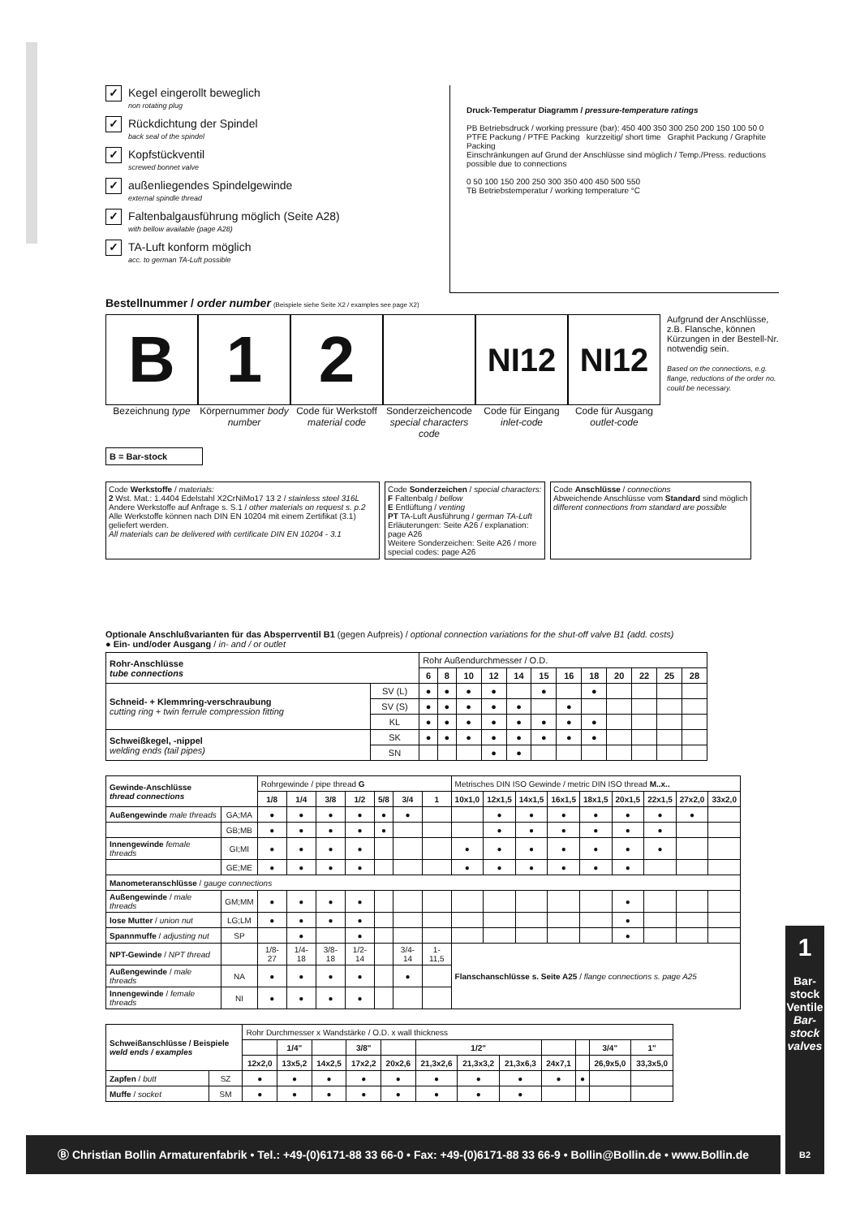✓ Kegel eingerollt beweglich
non rotating plug
✓ Rückdichtung der Spindel
back seal of the spindel
✓ Kopfstückventil
screwed bonnet valve
✓ außenliegendes Spindelgewinde
external spindle thread
✓ Faltenbalgausführung möglich (Seite A28)
with bellow available (page A28)
✓ TA-Luft konform möglich
acc. to german TA-Luft possible
Druck-Temperatur Diagramm / pressure-temperature ratings
PB Betriebsdruck / working pressure (bar): 450 400 350 300 250 200 150 100 50 0
PTFE Packung / PTFE Packing kurzzeitig/ short time Graphit Packung / Graphite Packing
Einschränkungen auf Grund der Anschlüsse sind möglich / Temp./Press. reductions possible due to connections
0 50 100 150 200 250 300 350 400 450 500 550
TB Betriebstemperatur / working temperature °C
Bestellnummer / order number (Beispiele siehe Seite X2 / examples see page X2)
B 1 2
NI12 NI12
Aufgrund der Anschlüsse, z.B. Flansche, können Kürzungen in der Bestell-Nr. notwendig sein.
Based on the connections, e.g. flange, reductions of the order no. could be necessary.
Bezeichnung type Körpernummer body number Code für Werkstoff material code Sonderzeichencode special characters code Code für Eingang inlet-code Code für Ausgang outlet-code
B = Bar-stock
Code Werkstoffe / materials:
2 Wst. Mat.: 1.4404 Edelstahl X2CrNiMo17 13 2 / stainless steel 316L
Andere Werkstoffe auf Anfrage s. S.1 / other materials on request s. p.2
Alle Werkstoffe können nach DIN EN 10204 mit einem Zertifikat (3.1) geliefert werden.
All materials can be delivered with certificate DIN EN 10204 - 3.1
Code Sonderzeichen / special characters:
F Faltenbalg / bellow
E Entlüftung / venting
PT TA-Luft Ausführung / german TA-Luft
Erläuterungen: Seite A26 / explanation: page A26
Weitere Sonderzeichen: Seite A26 / more special codes: page A26
Code Anschlüsse / connections
Abweichende Anschlüsse vom Standard sind möglich
different connections from standard are possible
Optionale Anschlußvarianten für das Absperrventil B1 (gegen Aufpreis) / optional connection variations for the shut-off valve B1 (add. costs)
● Ein- und/oder Ausgang / in- and / or outlet
| Rohr-Anschlüsse tube connections | | Rohr Außendurchmesser / O.D. | | | | | | | | | | | |
| | | 6 | 8 | 10 | 12 | 14 | 15 | 16 | 18 | 20 | 22 | 25 | 28 |
| Schneid- + Klemmring-verschraubung cutting ring + twin ferrule compression fitting | SV (L) | ● | ● | ● | ● | | ● | | ● | | | | |
| | SV (S) | ● | ● | ● | ● | ● | | ● | | | | | |
| | KL | ● | ● | ● | ● | ● | ● | ● | ● | | | | |
| Schweißkegel, -nippel welding ends (tail pipes) | SK | ● | ● | ● | ● | ● | ● | ● | ● | | | | |
| | SN | | | | ● | ● | | | | | | | |
| Gewinde-Anschlüsse thread connections | | Rohrgewinde / pipe thread G | | | | | | | Metrisches DIN ISO Gewinde / metric DIN ISO thread M..x.. | | | | | | | | |
| | | 1/8 | 1/4 | 3/8 | 1/2 | 5/8 | 3/4 | 1 | 10x1,0 | 12x1,5 | 14x1,5 | 16x1,5 | 18x1,5 | 20x1,5 | 22x1,5 | 27x2,0 | 33x2,0 |
| Außengewinde male threads | GA;MA | ● | ● | ● | ● | ● | ● | | | ● | ● | ● | ● | ● | ● | ● | |
| | GB;MB | ● | ● | ● | ● | ● | | | | ● | ● | ● | ● | ● | ● | | |
| Innengewinde female threads | GI;MI | ● | ● | ● | ● | | | | ● | ● | ● | ● | ● | ● | ● | | |
| | GE;ME | ● | ● | ● | ● | | | | ● | ● | ● | ● | ● | ● | | | |
| Manometeranschlüsse / gauge connections | | | | | | | | | | | | | | | | | |
| Außengewinde / male threads | GM;MM | ● | ● | ● | ● | | | | | | | | | ● | | | |
| lose Mutter / union nut | LG;LM | ● | ● | ● | ● | | | | | | | | | ● | | | |
| Spannmuffe / adjusting nut | SP | | ● | | ● | | | | | | | | | ● | | | |
| NPT-Gewinde / NPT thread | | 1/8-27 | 1/4-18 | 3/8-18 | 1/2-14 | | 3/4-14 | 1-11,5 | Flanschanschlüsse s. Seite A25 / flange connections s. page A25 | | | | | | | | |
| Außengewinde / male threads | NA | ● | ● | ● | ● | | ● | | | | | | | | | | |
| Innengewinde / female threads | NI | ● | ● | ● | ● | | | | | | | | | | | | |
| Schweißanschlüsse / Beispiele weld ends / examples | | Rohr Durchmesser x Wandstärke / O.D. x wall thickness | | | | | | | | | | | |
| | | | 1/4" | | 3/8" | | 1/2" | | | | | 3/4" | 1" |
| | | 12x2,0 | 13x5,2 | 14x2,5 | 17x2,2 | 20x2,6 | 21,3x2,6 | 21,3x3,2 | 21,3x6,3 | 24x7,1 | | 26,9x5,0 | 33,3x5,0 |
| Zapfen / butt | SZ | ● | ● | ● | ● | ● | ● | ● | ● | ● | ● | | |
| Muffe / socket | SM | ● | ● | ● | ● | ● | ● | ● | ● | | | | |
1
Bar-stock Ventile
Bar-stock valves
Ⓑ Christian Bollin Armaturenfabrik • Tel.: +49-(0)6171-88 33 66-0 • Fax: +49-(0)6171-88 33 66-9 • Bollin@Bollin.de • www.Bollin.de
B2